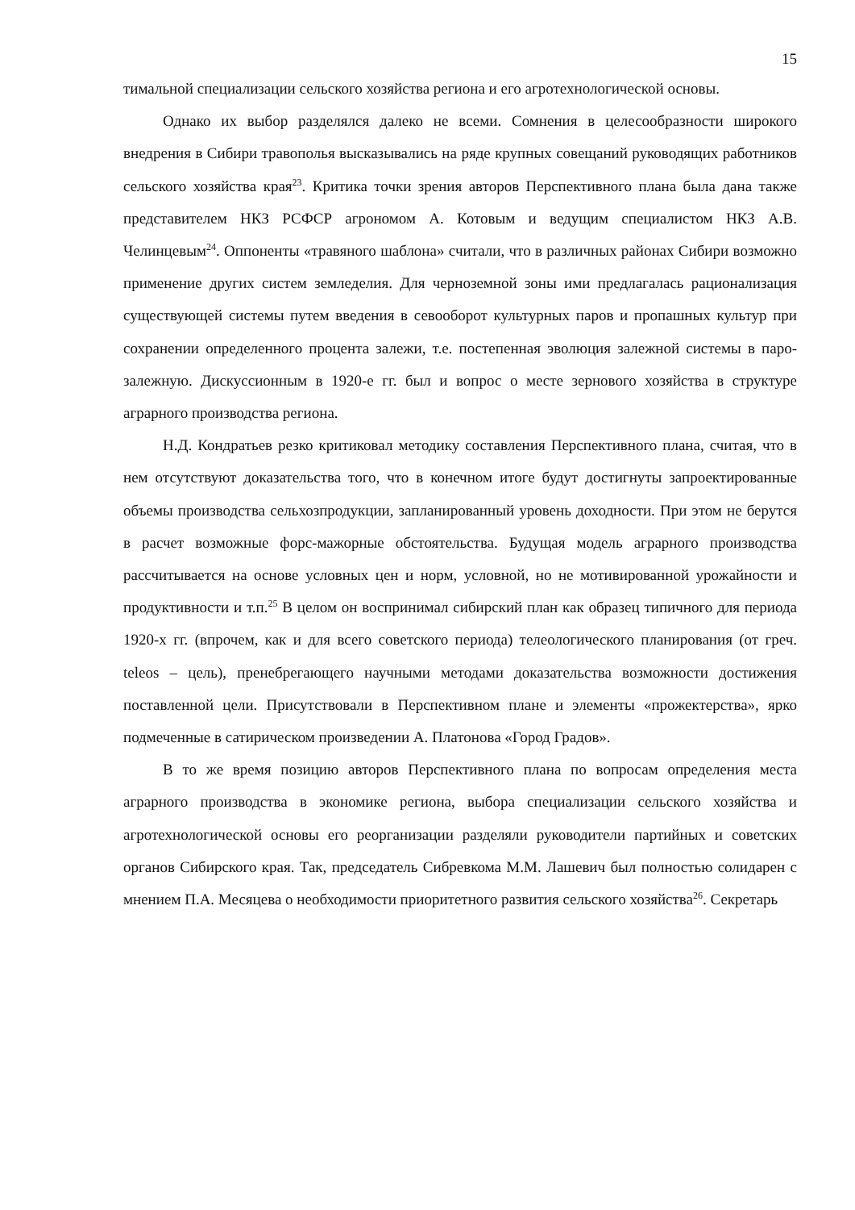15
тимальной специализации сельского хозяйства региона и его агротехнологической основы.
Однако их выбор разделялся далеко не всеми. Сомнения в целесообразности широкого внедрения в Сибири травополья высказывались на ряде крупных совещаний руководящих работников сельского хозяйства края<sup>23</sup>. Критика точки зрения авторов Перспективного плана была дана также представителем НКЗ РСФСР агрономом А. Котовым и ведущим специалистом НКЗ А.В. Челинцевым<sup>24</sup>. Оппоненты «травяного шаблона» считали, что в различных районах Сибири возможно применение других систем земледелия. Для черноземной зоны ими предлагалась рационализация существующей системы путем введения в севооборот культурных паров и пропашных культур при сохранении определенного процента залежи, т.е. постепенная эволюция залежной системы в паро-залежную. Дискуссионным в 1920-е гг. был и вопрос о месте зернового хозяйства в структуре аграрного производства региона.
Н.Д. Кондратьев резко критиковал методику составления Перспективного плана, считая, что в нем отсутствуют доказательства того, что в конечном итоге будут достигнуты запроектированные объемы производства сельхозпродукции, запланированный уровень доходности. При этом не берутся в расчет возможные форс-мажорные обстоятельства. Будущая модель аграрного производства рассчитывается на основе условных цен и норм, условной, но не мотивированной урожайности и продуктивности и т.п.<sup>25</sup> В целом он воспринимал сибирский план как образец типичного для периода 1920-х гг. (впрочем, как и для всего советского периода) телеологического планирования (от греч. teleos – цель), пренебрегающего научными методами доказательства возможности достижения поставленной цели. Присутствовали в Перспективном плане и элементы «прожектерства», ярко подмеченные в сатирическом произведении А. Платонова «Город Градов».
В то же время позицию авторов Перспективного плана по вопросам определения места аграрного производства в экономике региона, выбора специализации сельского хозяйства и агротехнологической основы его реорганизации разделяли руководители партийных и советских органов Сибирского края. Так, председатель Сибревкома М.М. Лашевич был полностью солидарен с мнением П.А. Месяцева о необходимости приоритетного развития сельского хозяйства<sup>26</sup>. Секретарь